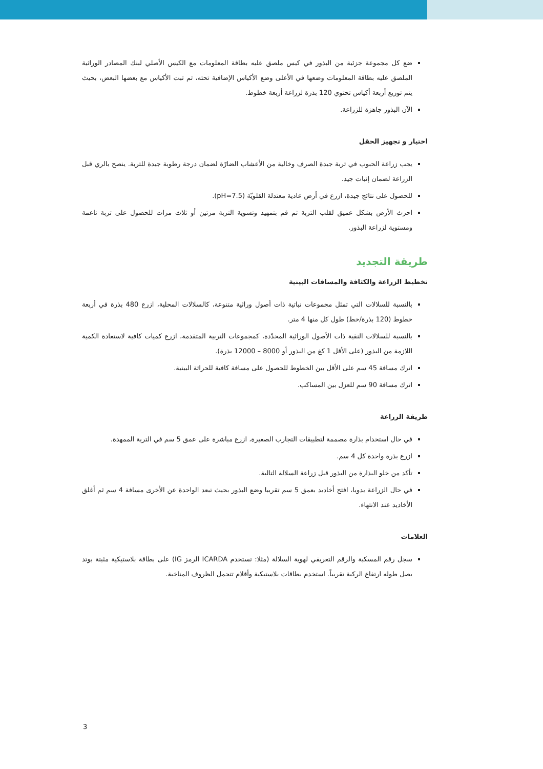ضع كل مجموعة جزئية من البذور في كيس ملصق عليه بطاقة المعلومات مع الكيس الأصلي لبنك المصادر الوراثية الملصق عليه بطاقة المعلومات وضعها في الأعلى وضع الأكياس الإضافية تحته، ثم ثبت الأكياس مع بعضها البعض، بحيث يتم توزيع أربعة أكياس تحتوي 120 بذرة لزراعة أربعة خطوط.
الآن البذور جاهزة للزراعة.
اختيار و تجهيز الحقل
يجب زراعة الحبوب في تربة جيدة الصرف وخالية من الأعشاب الضارّة لضمان درجة رطوبة جيدة للتربة. ينصح بالري قبل الزراعة لضمان إنبات جيد.
للحصول على نتائج جيدة، ازرع في أرض عادية معتدلة القلويّة (pH=7.5).
احرث الأرض بشكل عميق لقلب التربة ثم قم بتمهيد وتسوية التربة مرتين أو ثلاث مرات للحصول على تربة ناعمة ومستوية لزراعة البذور.
طريقة التجديد
تخطيط الزراعة والكثافة والمسافات البينية
بالنسبة للسلالات التي تمثل مجموعات نباتية ذات أصول وراثية متنوعة، كالسلالات المحلية، ازرع 480 بذرة في أربعة خطوط (120 بذرة/خط) طول كل منها 4 متر.
بالنسبة للسلالات النقية ذات الأصول الوراثية المحدّدة، كمجموعات التربية المتقدمة، ازرع كميات كافية لاستعادة الكمية اللازمة من البذور (على الأقل 1 كغ من البذور أو 8000 – 12000 بذرة).
اترك مسافة 45 سم على الأقل بين الخطوط للحصول على مسافة كافية للحراثة البينية.
اترك مسافة 90 سم للعزل بين المساكب.
طريقة الزراعة
في حال استخدام بذارة مصممة لتطبيقات التجارب الصغيرة، ازرع مباشرة على عمق 5 سم في التربة الممهدة.
ازرع بذرة واحدة كل 4 سم.
تأكد من خلو البذارة من البذور قبل زراعة السلالة التالية.
في حال الزراعة يدويا، افتح أخاديد بعمق 5 سم تقريبا وضع البذور بحيث تبعد الواحدة عن الأخرى مسافة 4 سم ثم أغلق الأخاديد عند الانتهاء.
العلامات
سجل رقم المسكبة والرقم التعريفي لهوية السلالة (مثلا: تستخدم ICARDA الرمز IG) على بطاقة بلاستيكية مثبتة بوتد يصل طوله ارتفاع الركبة تقريباً. استخدم بطاقات بلاستيكية وأقلام تتحمل الظروف المناخية.
3